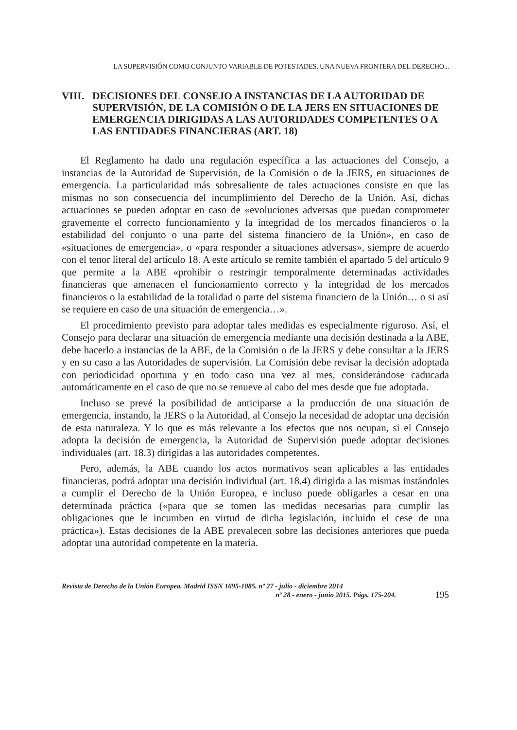LA SUPERVISIÓN COMO CONJUNTO VARIABLE DE POTESTADES. UNA NUEVA FRONTERA DEL DERECHO...
VIII. DECISIONES DEL CONSEJO A INSTANCIAS DE LA AUTORIDAD DE SUPERVISIÓN, DE LA COMISIÓN O DE LA JERS EN SITUACIONES DE EMERGENCIA DIRIGIDAS A LAS AUTORIDADES COMPETENTES O A LAS ENTIDADES FINANCIERAS (ART. 18)
El Reglamento ha dado una regulación específica a las actuaciones del Consejo, a instancias de la Autoridad de Supervisión, de la Comisión o de la JERS, en situaciones de emergencia. La particularidad más sobresaliente de tales actuaciones consiste en que las mismas no son consecuencia del incumplimiento del Derecho de la Unión. Así, dichas actuaciones se pueden adoptar en caso de «evoluciones adversas que puedan comprometer gravemente el correcto funcionamiento y la integridad de los mercados financieros o la estabilidad del conjunto o una parte del sistema financiero de la Unión», en caso de «situaciones de emergencia», o «para responder a situaciones adversas», siempre de acuerdo con el tenor literal del artículo 18. A este artículo se remite también el apartado 5 del artículo 9 que permite a la ABE «prohibir o restringir temporalmente determinadas actividades financieras que amenacen el funcionamiento correcto y la integridad de los mercados financieros o la estabilidad de la totalidad o parte del sistema financiero de la Unión… o si así se requiere en caso de una situación de emergencia…».
El procedimiento previsto para adoptar tales medidas es especialmente riguroso. Así, el Consejo para declarar una situación de emergencia mediante una decisión destinada a la ABE, debe hacerlo a instancias de la ABE, de la Comisión o de la JERS y debe consultar a la JERS y en su caso a las Autoridades de supervisión. La Comisión debe revisar la decisión adoptada con periodicidad oportuna y en todo caso una vez al mes, considerándose caducada automáticamente en el caso de que no se renueve al cabo del mes desde que fue adoptada.
Incluso se prevé la posibilidad de anticiparse a la producción de una situación de emergencia, instando, la JERS o la Autoridad, al Consejo la necesidad de adoptar una decisión de esta naturaleza. Y lo que es más relevante a los efectos que nos ocupan, si el Consejo adopta la decisión de emergencia, la Autoridad de Supervisión puede adoptar decisiones individuales (art. 18.3) dirigidas a las autoridades competentes.
Pero, además, la ABE cuando los actos normativos sean aplicables a las entidades financieras, podrá adoptar una decisión individual (art. 18.4) dirigida a las mismas instándoles a cumplir el Derecho de la Unión Europea, e incluso puede obligarles a cesar en una determinada práctica («para que se tomen las medidas necesarias para cumplir las obligaciones que le incumben en virtud de dicha legislación, incluido el cese de una práctica»). Estas decisiones de la ABE prevalecen sobre las decisiones anteriores que pueda adoptar una autoridad competente en la materia.
Revista de Derecho de la Unión Europea. Madrid ISSN 1695-1085. nº 27 - julio - diciembre 2014
nº 28 - enero - junio 2015. Págs. 175-204.
195